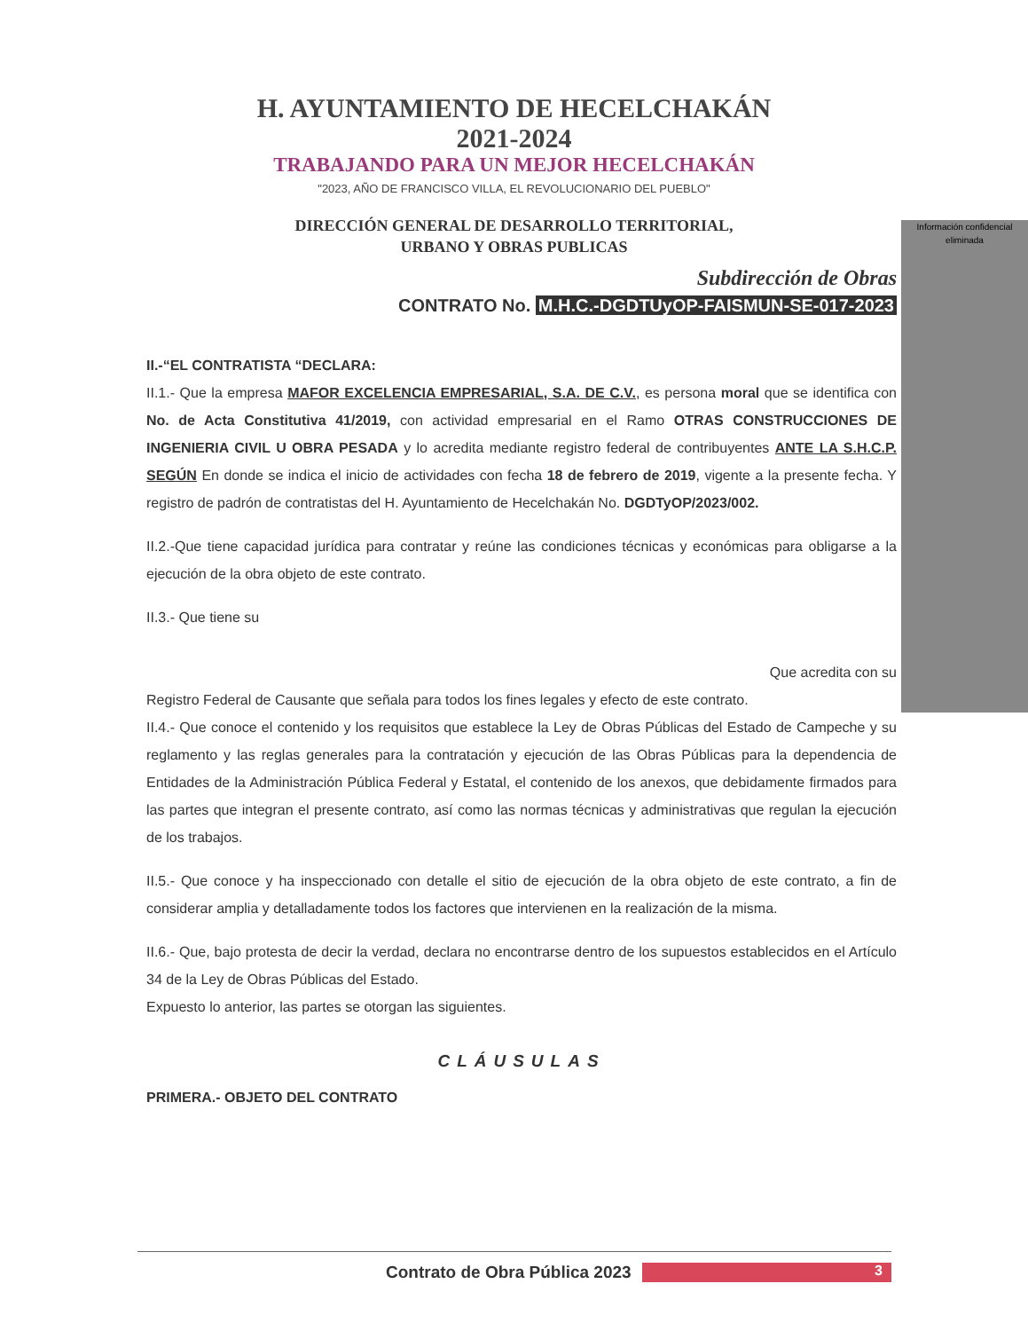H. AYUNTAMIENTO DE HECELCHAKÁN
2021-2024
TRABAJANDO PARA UN MEJOR HECELCHAKÁN
"2023, AÑO DE FRANCISCO VILLA, EL REVOLUCIONARIO DEL PUEBLO"
DIRECCIÓN GENERAL DE DESARROLLO TERRITORIAL,
URBANO Y OBRAS PUBLICAS
Subdirección de Obras
CONTRATO No. M.H.C.-DGDTUyOP-FAISMUN-SE-017-2023
Información confidencial eliminada
II.-“EL CONTRATISTA “DECLARA:
II.1.- Que la empresa MAFOR EXCELENCIA EMPRESARIAL, S.A. DE C.V., es persona moral que se identifica con No. de Acta Constitutiva 41/2019, con actividad empresarial en el Ramo OTRAS CONSTRUCCIONES DE INGENIERIA CIVIL U OBRA PESADA y lo acredita mediante registro federal de contribuyentes ANTE LA S.H.C.P. SEGÚN En donde se indica el inicio de actividades con fecha 18 de febrero de 2019, vigente a la presente fecha. Y registro de padrón de contratistas del H. Ayuntamiento de Hecelchakán No. DGDTyOP/2023/002.
II.2.-Que tiene capacidad jurídica para contratar y reúne las condiciones técnicas y económicas para obligarse a la ejecución de la obra objeto de este contrato.
II.3.- Que tiene su
Que acredita con su
Registro Federal de Causante que señala para todos los fines legales y efecto de este contrato.
II.4.- Que conoce el contenido y los requisitos que establece la Ley de Obras Públicas del Estado de Campeche y su reglamento y las reglas generales para la contratación y ejecución de las Obras Públicas para la dependencia de Entidades de la Administración Pública Federal y Estatal, el contenido de los anexos, que debidamente firmados para las partes que integran el presente contrato, así como las normas técnicas y administrativas que regulan la ejecución de los trabajos.
II.5.- Que conoce y ha inspeccionado con detalle el sitio de ejecución de la obra objeto de este contrato, a fin de considerar amplia y detalladamente todos los factores que intervienen en la realización de la misma.
II.6.- Que, bajo protesta de decir la verdad, declara no encontrarse dentro de los supuestos establecidos en el Artículo 34 de la Ley de Obras Públicas del Estado.
Expuesto lo anterior, las partes se otorgan las siguientes.
CLÁUSULAS
PRIMERA.- OBJETO DEL CONTRATO
Contrato de Obra Pública 2023 3